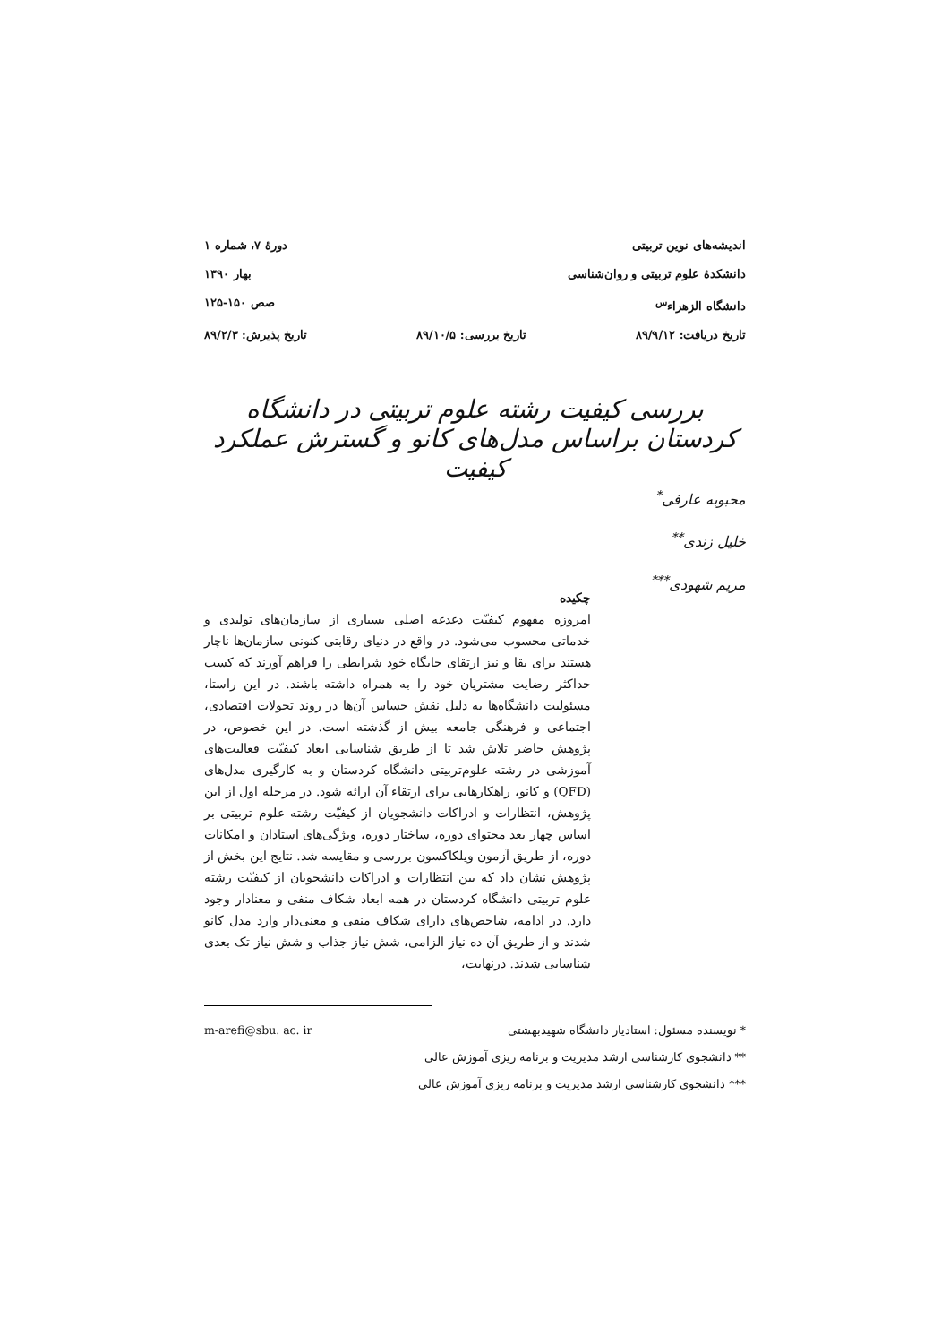اندیشه‌های نوین تربیتی دورهٔ ۷، شماره ۱
دانشکدهٔ علوم تربیتی و روان‌شناسی بهار ۱۳۹۰
دانشگاه الزهراء<sup>س</sup> صص ۱۵۰-۱۲۵
تاریخ دریافت: ۸۹/۹/۱۲ تاریخ بررسی: ۸۹/۱۰/۵ تاریخ پذیرش: ۸۹/۲/۳
بررسی کیفیت رشته علوم تربیتی در دانشگاه کردستان براساس مدل‌های کانو و گسترش عملکرد کیفیت
محبوبه عارفی<sup>*</sup>
خلیل زندی<sup>**</sup>
مریم شهودی<sup>***</sup>
چکیده
امروزه مفهوم کیفیّت دغدغه اصلی بسیاری از سازمان‌های تولیدی و خدماتی محسوب می‌شود. در واقع در دنیای رقابتی کنونی سازمان‌ها ناچار هستند برای بقا و نیز ارتقای جایگاه خود شرایطی را فراهم آورند که کسب حداکثر رضایت مشتریان خود را به همراه داشته باشند. در این راستا، مسئولیت دانشگاه‌ها به دلیل نقش حساس آن‌ها در روند تحولات اقتصادی، اجتماعی و فرهنگی جامعه بیش از گذشته است. در این خصوص، در پژوهش حاضر تلاش شد تا از طریق شناسایی ابعاد کیفیّت فعالیت‌های آموزشی در رشته علوم‌تربیتی دانشگاه کردستان و به کارگیری مدل‌های (QFD) و کانو، راهکارهایی برای ارتقاء آن ارائه شود. در مرحله اول از این پژوهش، انتظارات و ادراکات دانشجویان از کیفیّت رشته علوم تربیتی بر اساس چهار بعد محتوای دوره، ساختار دوره، ویژگی‌های استادان و امکانات دوره، از طریق آزمون ویلکاکسون بررسی و مقایسه شد. نتایج این بخش از پژوهش نشان داد که بین انتظارات و ادراکات دانشجویان از کیفیّت رشته علوم تربیتی دانشگاه کردستان در همه ابعاد شکاف منفی و معنادار وجود دارد. در ادامه، شاخص‌های دارای شکاف منفی و معنی‌دار وارد مدل کانو شدند و از طریق آن ده نیاز الزامی، شش نیاز جذاب و شش نیاز تک بعدی شناسایی شدند. درنهایت،
* نویسنده مسئول: استادیار دانشگاه شهیدبهشتی m-arefi@sbu. ac. ir
** دانشجوی کارشناسی ارشد مدیریت و برنامه ریزی آموزش عالی
*** دانشجوی کارشناسی ارشد مدیریت و برنامه ریزی آموزش عالی